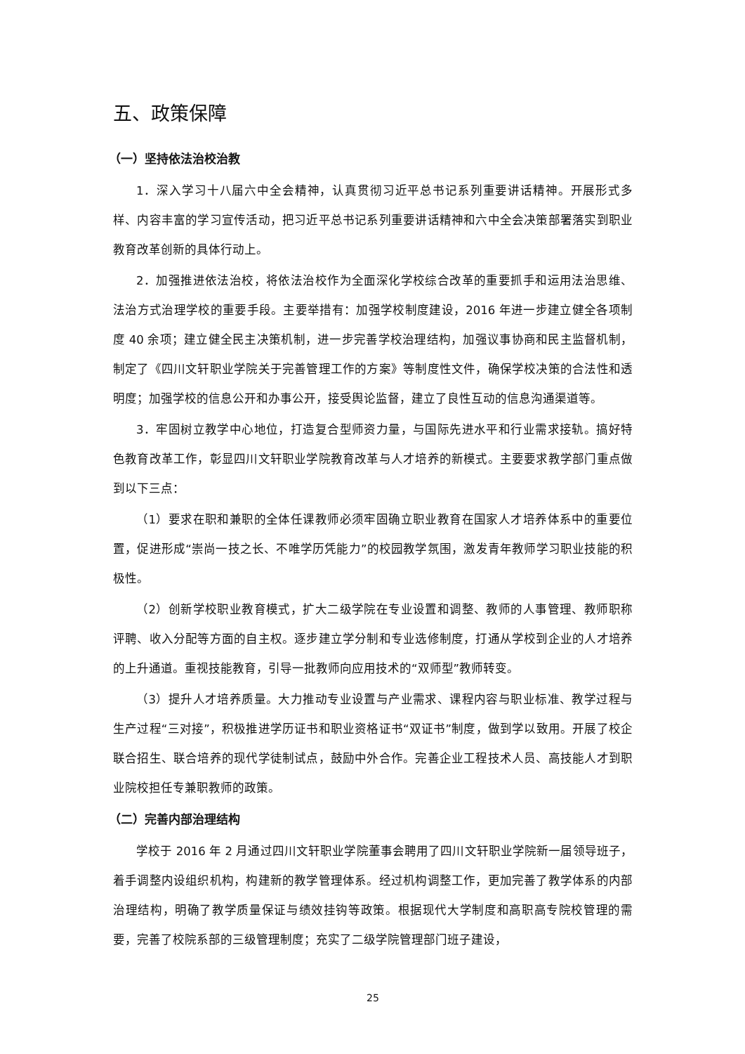五、政策保障
（一）坚持依法治校治教
1．深入学习十八届六中全会精神，认真贯彻习近平总书记系列重要讲话精神。开展形式多样、内容丰富的学习宣传活动，把习近平总书记系列重要讲话精神和六中全会决策部署落实到职业教育改革创新的具体行动上。
2．加强推进依法治校，将依法治校作为全面深化学校综合改革的重要抓手和运用法治思维、法治方式治理学校的重要手段。主要举措有：加强学校制度建设，2016 年进一步建立健全各项制度 40 余项；建立健全民主决策机制，进一步完善学校治理结构，加强议事协商和民主监督机制，制定了《四川文轩职业学院关于完善管理工作的方案》等制度性文件，确保学校决策的合法性和透明度；加强学校的信息公开和办事公开，接受舆论监督，建立了良性互动的信息沟通渠道等。
3．牢固树立教学中心地位，打造复合型师资力量，与国际先进水平和行业需求接轨。搞好特色教育改革工作，彰显四川文轩职业学院教育改革与人才培养的新模式。主要要求教学部门重点做到以下三点：
（1）要求在职和兼职的全体任课教师必须牢固确立职业教育在国家人才培养体系中的重要位置，促进形成“崇尚一技之长、不唯学历凭能力”的校园教学氛围，激发青年教师学习职业技能的积极性。
（2）创新学校职业教育模式，扩大二级学院在专业设置和调整、教师的人事管理、教师职称评聘、收入分配等方面的自主权。逐步建立学分制和专业选修制度，打通从学校到企业的人才培养的上升通道。重视技能教育，引导一批教师向应用技术的“双师型”教师转变。
（3）提升人才培养质量。大力推动专业设置与产业需求、课程内容与职业标准、教学过程与生产过程“三对接”，积极推进学历证书和职业资格证书“双证书”制度，做到学以致用。开展了校企联合招生、联合培养的现代学徒制试点，鼓励中外合作。完善企业工程技术人员、高技能人才到职业院校担任专兼职教师的政策。
（二）完善内部治理结构
学校于 2016 年 2 月通过四川文轩职业学院董事会聘用了四川文轩职业学院新一届领导班子，着手调整内设组织机构，构建新的教学管理体系。经过机构调整工作，更加完善了教学体系的内部治理结构，明确了教学质量保证与绩效挂钩等政策。根据现代大学制度和高职高专院校管理的需要，完善了校院系部的三级管理制度；充实了二级学院管理部门班子建设，
25